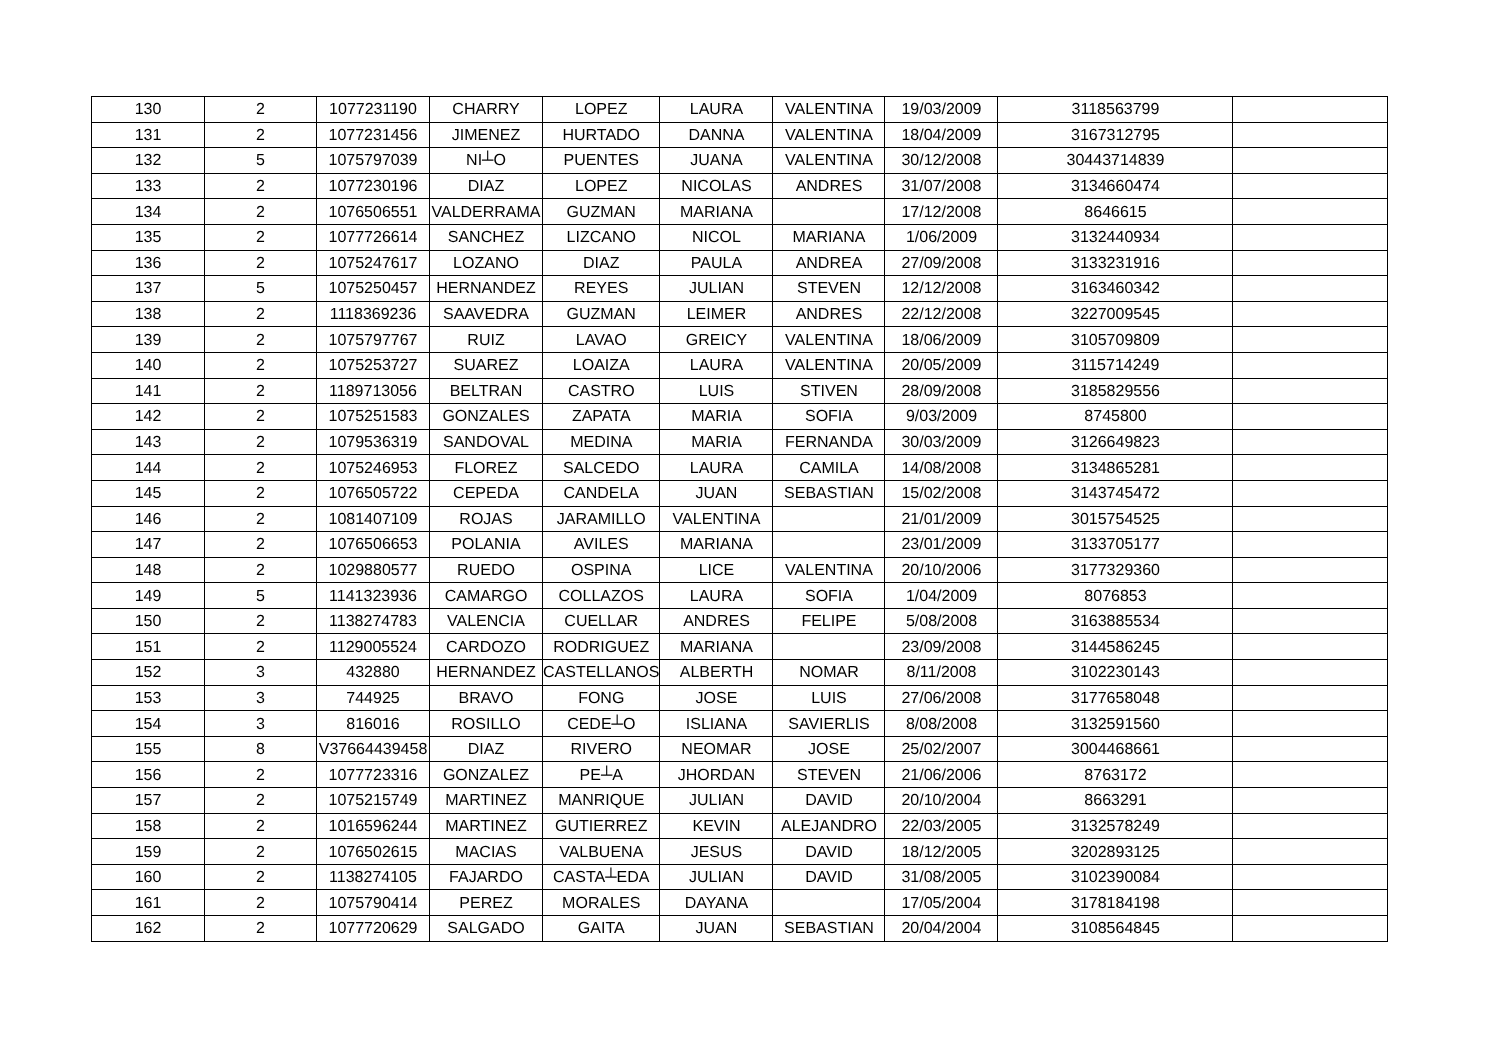| 130 | 2 | 1077231190 | CHARRY | LOPEZ | LAURA | VALENTINA | 19/03/2009 | 3118563799 | |
| 131 | 2 | 1077231456 | JIMENEZ | HURTADO | DANNA | VALENTINA | 18/04/2009 | 3167312795 | |
| 132 | 5 | 1075797039 | NI┴O | PUENTES | JUANA | VALENTINA | 30/12/2008 | 30443714839 | |
| 133 | 2 | 1077230196 | DIAZ | LOPEZ | NICOLAS | ANDRES | 31/07/2008 | 3134660474 | |
| 134 | 2 | 1076506551 | VALDERRAMA | GUZMAN | MARIANA | | 17/12/2008 | 8646615 | |
| 135 | 2 | 1077726614 | SANCHEZ | LIZCANO | NICOL | MARIANA | 1/06/2009 | 3132440934 | |
| 136 | 2 | 1075247617 | LOZANO | DIAZ | PAULA | ANDREA | 27/09/2008 | 3133231916 | |
| 137 | 5 | 1075250457 | HERNANDEZ | REYES | JULIAN | STEVEN | 12/12/2008 | 3163460342 | |
| 138 | 2 | 1118369236 | SAAVEDRA | GUZMAN | LEIMER | ANDRES | 22/12/2008 | 3227009545 | |
| 139 | 2 | 1075797767 | RUIZ | LAVAO | GREICY | VALENTINA | 18/06/2009 | 3105709809 | |
| 140 | 2 | 1075253727 | SUAREZ | LOAIZA | LAURA | VALENTINA | 20/05/2009 | 3115714249 | |
| 141 | 2 | 1189713056 | BELTRAN | CASTRO | LUIS | STIVEN | 28/09/2008 | 3185829556 | |
| 142 | 2 | 1075251583 | GONZALES | ZAPATA | MARIA | SOFIA | 9/03/2009 | 8745800 | |
| 143 | 2 | 1079536319 | SANDOVAL | MEDINA | MARIA | FERNANDA | 30/03/2009 | 3126649823 | |
| 144 | 2 | 1075246953 | FLOREZ | SALCEDO | LAURA | CAMILA | 14/08/2008 | 3134865281 | |
| 145 | 2 | 1076505722 | CEPEDA | CANDELA | JUAN | SEBASTIAN | 15/02/2008 | 3143745472 | |
| 146 | 2 | 1081407109 | ROJAS | JARAMILLO | VALENTINA | | 21/01/2009 | 3015754525 | |
| 147 | 2 | 1076506653 | POLANIA | AVILES | MARIANA | | 23/01/2009 | 3133705177 | |
| 148 | 2 | 1029880577 | RUEDO | OSPINA | LICE | VALENTINA | 20/10/2006 | 3177329360 | |
| 149 | 5 | 1141323936 | CAMARGO | COLLAZOS | LAURA | SOFIA | 1/04/2009 | 8076853 | |
| 150 | 2 | 1138274783 | VALENCIA | CUELLAR | ANDRES | FELIPE | 5/08/2008 | 3163885534 | |
| 151 | 2 | 1129005524 | CARDOZO | RODRIGUEZ | MARIANA | | 23/09/2008 | 3144586245 | |
| 152 | 3 | 432880 | HERNANDEZ | CASTELLANOS | ALBERTH | NOMAR | 8/11/2008 | 3102230143 | |
| 153 | 3 | 744925 | BRAVO | FONG | JOSE | LUIS | 27/06/2008 | 3177658048 | |
| 154 | 3 | 816016 | ROSILLO | CEDE┴O | ISLIANA | SAVIERLIS | 8/08/2008 | 3132591560 | |
| 155 | 8 | V37664439458 | DIAZ | RIVERO | NEOMAR | JOSE | 25/02/2007 | 3004468661 | |
| 156 | 2 | 1077723316 | GONZALEZ | PE┴A | JHORDAN | STEVEN | 21/06/2006 | 8763172 | |
| 157 | 2 | 1075215749 | MARTINEZ | MANRIQUE | JULIAN | DAVID | 20/10/2004 | 8663291 | |
| 158 | 2 | 1016596244 | MARTINEZ | GUTIERREZ | KEVIN | ALEJANDRO | 22/03/2005 | 3132578249 | |
| 159 | 2 | 1076502615 | MACIAS | VALBUENA | JESUS | DAVID | 18/12/2005 | 3202893125 | |
| 160 | 2 | 1138274105 | FAJARDO | CASTA┴EDA | JULIAN | DAVID | 31/08/2005 | 3102390084 | |
| 161 | 2 | 1075790414 | PEREZ | MORALES | DAYANA | | 17/05/2004 | 3178184198 | |
| 162 | 2 | 1077720629 | SALGADO | GAITA | JUAN | SEBASTIAN | 20/04/2004 | 3108564845 | |